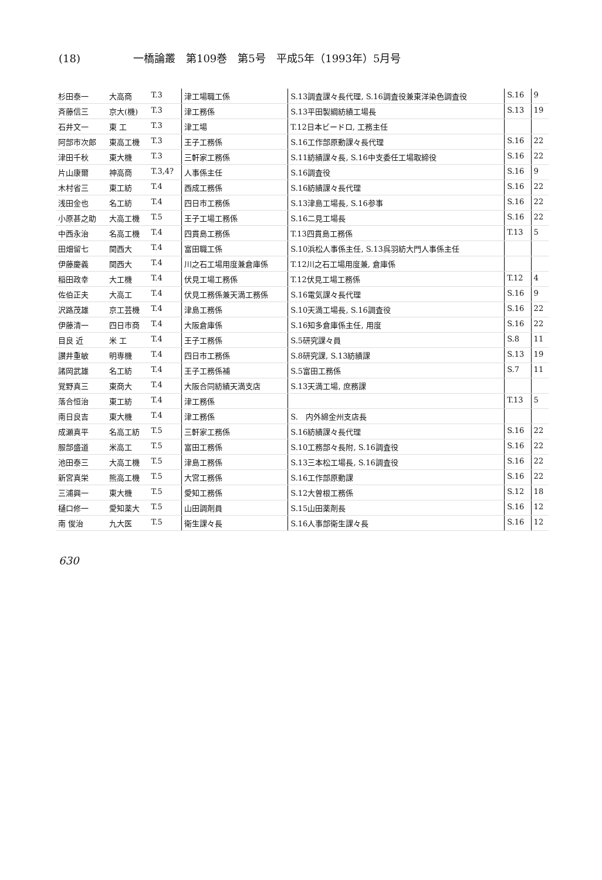(18) 一橋論叢　第109巻　第5号　平成5年（1993年）5月号
| 杉田泰一 | 大高商 | T.3 | 津工場職工係 | S.13調査課々長代理, S.16調査役兼東洋染色調査役 | S.16 | 9 |
| 斉藤信三 | 京大(機) | T.3 | 津工務係 | S.13平田製綱紡績工場長 | S.13 | 19 |
| 石井文一 | 東 工 | T.3 | 津工場 | T.12日本ビードロ, 工務主任 | | |
| 阿部市次郎 | 東高工機 | T.3 | 王子工務係 | S.16工作部原動課々長代理 | S.16 | 22 |
| 津田千秋 | 東大機 | T.3 | 三軒家工務係 | S.11紡績課々長, S.16中支委任工場取締役 | S.16 | 22 |
| 片山康爾 | 神高商 | T.3,4? | 人事係主任 | S.16調査役 | S.16 | 9 |
| 木村省三 | 東工紡 | T.4 | 西成工務係 | S.16紡績課々長代理 | S.16 | 22 |
| 浅田金也 | 名工紡 | T.4 | 四日市工務係 | S.13津島工場長, S.16参事 | S.16 | 22 |
| 小原甚之助 | 大高工機 | T.5 | 王子工場工務係 | S.16二見工場長 | S.16 | 22 |
| 中西永治 | 名高工機 | T.4 | 四貫島工務係 | T.13四貫島工務係 | T.13 | 5 |
| 田畑留七 | 関西大 | T.4 | 富田職工係 | S.10浜松人事係主任, S.13呉羽紡大門人事係主任 | | |
| 伊藤慶義 | 関西大 | T.4 | 川之石工場用度兼倉庫係 | T.12川之石工場用度兼, 倉庫係 | | |
| 稲田政幸 | 大工機 | T.4 | 伏見工場工務係 | T.12伏見工場工務係 | T.12 | 4 |
| 佐伯正夫 | 大高工 | T.4 | 伏見工務係兼天満工務係 | S.16電気課々長代理 | S.16 | 9 |
| 沢路茂雄 | 京工芸機 | T.4 | 津島工務係 | S.10天満工場長, S.16調査役 | S.16 | 22 |
| 伊藤清一 | 四日市商 | T.4 | 大阪倉庫係 | S.16知多倉庫係主任, 用度 | S.16 | 22 |
| 目良 近 | 米 工 | T.4 | 王子工務係 | S.5研究課々員 | S.8 | 11 |
| 讃井重敏 | 明専機 | T.4 | 四日市工務係 | S.8研究課, S.13紡績課 | S.13 | 19 |
| 諸岡武雄 | 名工紡 | T.4 | 王子工務係補 | S.5富田工務係 | S.7 | 11 |
| 覚野真三 | 東商大 | T.4 | 大阪合同紡績天満支店 | S.13天満工場, 庶務課 | | |
| 落合恒治 | 東工紡 | T.4 | 津工務係 | | T.13 | 5 |
| 南日良吉 | 東大機 | T.4 | 津工務係 | S. 内外綿金州支店長 | | |
| 成瀬真平 | 名高工紡 | T.5 | 三軒家工務係 | S.16紡績課々長代理 | S.16 | 22 |
| 服部盛道 | 米高工 | T.5 | 富田工務係 | S.10工務部々長附, S.16調査役 | S.16 | 22 |
| 池田泰三 | 大高工機 | T.5 | 津島工務係 | S.13三本松工場長, S.16調査役 | S.16 | 22 |
| 新宮真栄 | 熊高工機 | T.5 | 大宮工務係 | S.16工作部原動課 | S.16 | 22 |
| 三浦興一 | 東大機 | T.5 | 愛知工務係 | S.12大曽根工務係 | S.12 | 18 |
| 樋口修一 | 愛知薬大 | T.5 | 山田調剤員 | S.15山田薬剤長 | S.16 | 12 |
| 南 俊治 | 九大医 | T.5 | 衛生課々長 | S.16人事部衛生課々長 | S.16 | 12 |
630